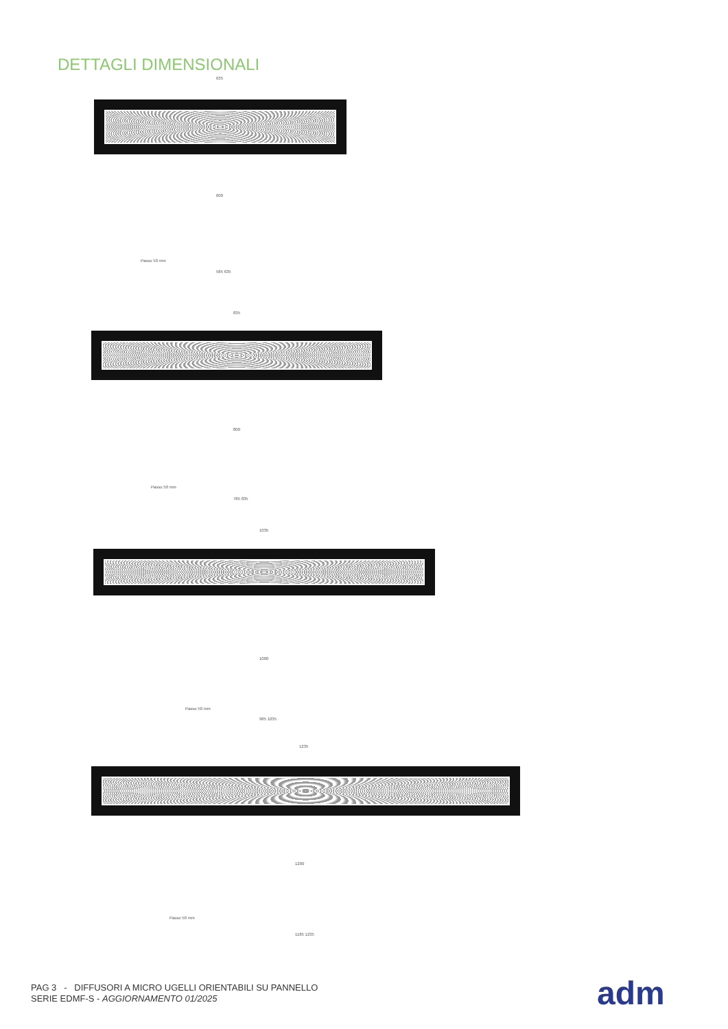DETTAGLI DIMENSIONALI
635
600
Passo 50 mm
585 635
835
800
Passo 50 mm
785 835
1035
1000
Passo 50 mm
985 1035
1235
1200
Passo 50 mm
1185 1235
PAG 3 - DIFFUSORI A MICRO UGELLI ORIENTABILI SU PANNELLO
SERIE EDMF-S - AGGIORNAMENTO 01/2025
adm